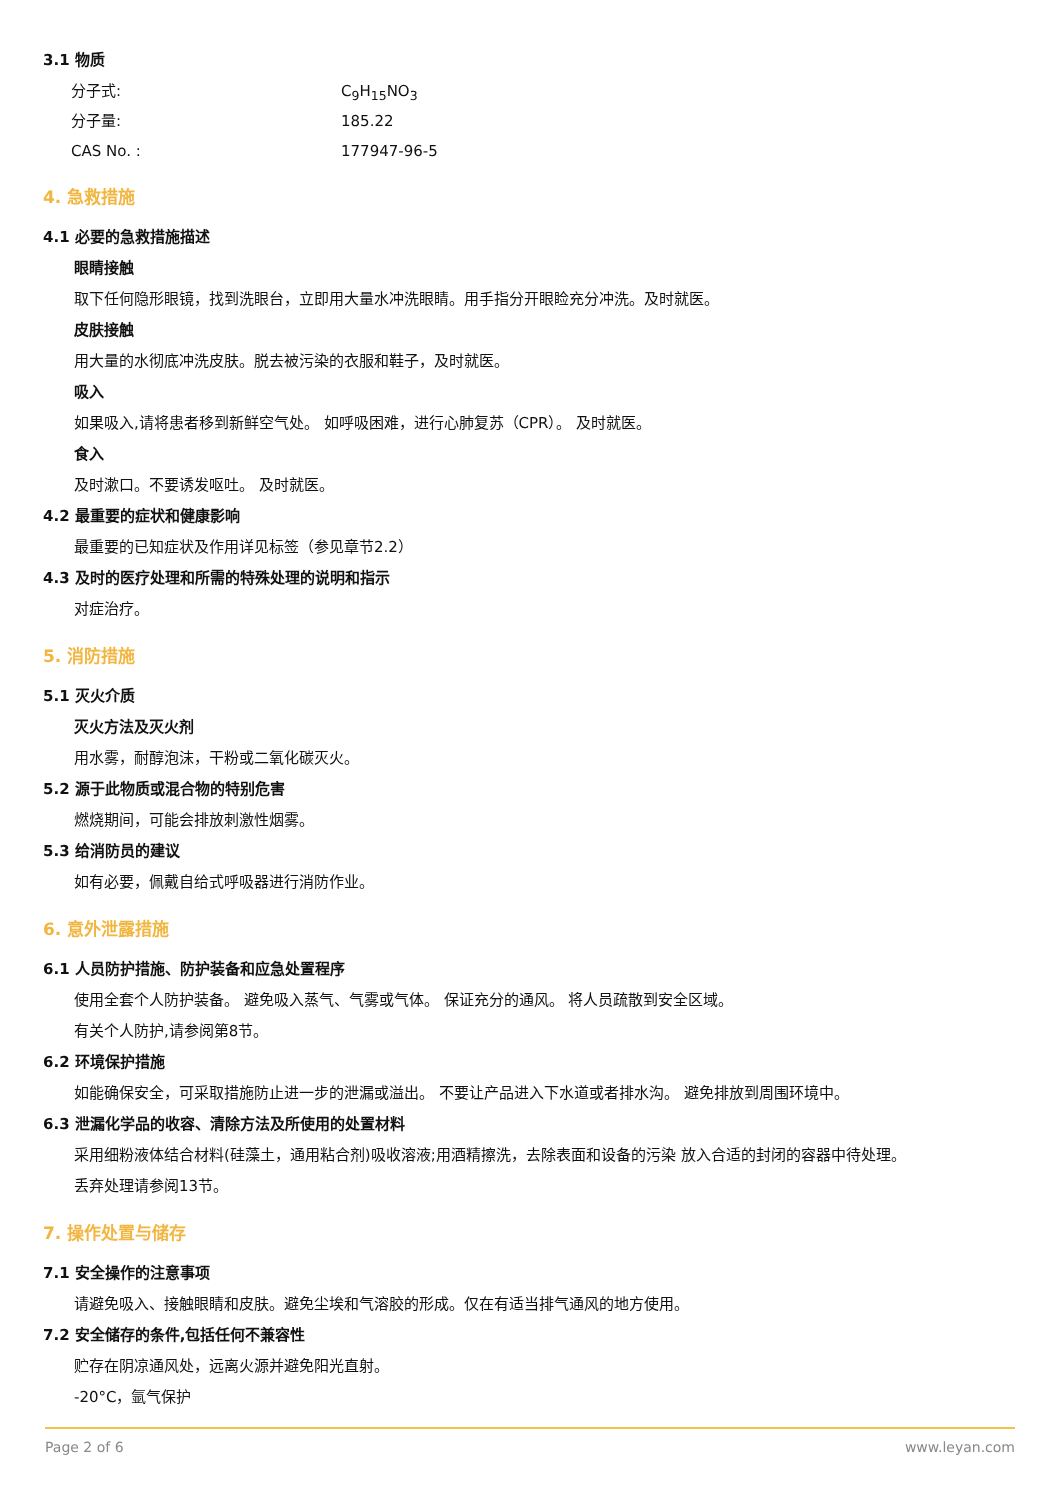3.1 物质
分子式: C<sub>9</sub>H<sub>15</sub>NO<sub>3</sub>
分子量: 185.22
CAS No. : 177947-96-5
4. 急救措施
4.1 必要的急救措施描述
眼睛接触
取下任何隐形眼镜，找到洗眼台，立即用大量水冲洗眼睛。用手指分开眼睑充分冲洗。及时就医。
皮肤接触
用大量的水彻底冲洗皮肤。脱去被污染的衣服和鞋子，及时就医。
吸入
如果吸入,请将患者移到新鲜空气处。 如呼吸困难，进行心肺复苏（CPR）。 及时就医。
食入
及时漱口。不要诱发呕吐。 及时就医。
4.2 最重要的症状和健康影响
最重要的已知症状及作用详见标签（参见章节2.2）
4.3 及时的医疗处理和所需的特殊处理的说明和指示
对症治疗。
5. 消防措施
5.1 灭火介质
灭火方法及灭火剂
用水雾，耐醇泡沫，干粉或二氧化碳灭火。
5.2 源于此物质或混合物的特别危害
燃烧期间，可能会排放刺激性烟雾。
5.3 给消防员的建议
如有必要，佩戴自给式呼吸器进行消防作业。
6. 意外泄露措施
6.1 人员防护措施、防护装备和应急处置程序
使用全套个人防护装备。 避免吸入蒸气、气雾或气体。 保证充分的通风。 将人员疏散到安全区域。
有关个人防护,请参阅第8节。
6.2 环境保护措施
如能确保安全，可采取措施防止进一步的泄漏或溢出。 不要让产品进入下水道或者排水沟。 避免排放到周围环境中。
6.3 泄漏化学品的收容、清除方法及所使用的处置材料
采用细粉液体结合材料(硅藻土，通用粘合剂)吸收溶液;用酒精擦洗，去除表面和设备的污染 放入合适的封闭的容器中待处理。
丢弃处理请参阅13节。
7. 操作处置与储存
7.1 安全操作的注意事项
请避免吸入、接触眼睛和皮肤。避免尘埃和气溶胶的形成。仅在有适当排气通风的地方使用。
7.2 安全储存的条件,包括任何不兼容性
贮存在阴凉通风处，远离火源并避免阳光直射。
-20°C，氩气保护
Page 2 of 6 www.leyan.com